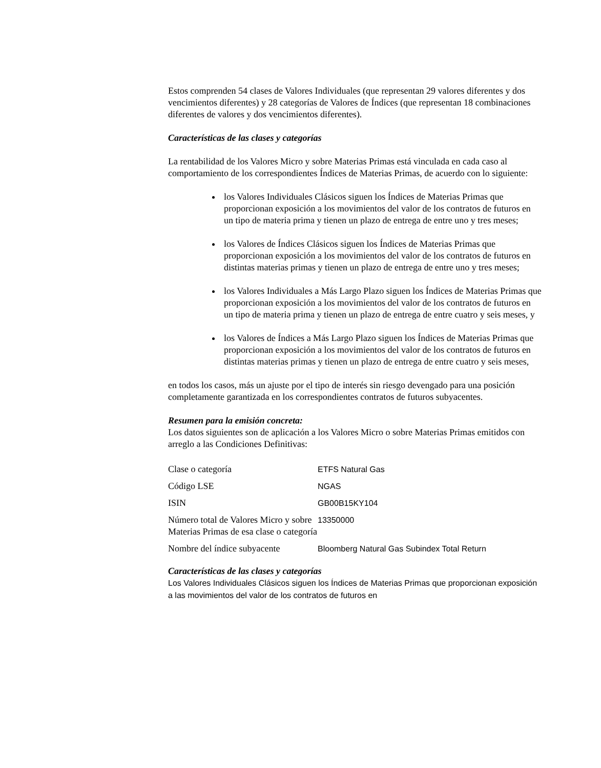Estos comprenden 54 clases de Valores Individuales (que representan 29 valores diferentes y dos vencimientos diferentes) y 28 categorías de Valores de Índices (que representan 18 combinaciones diferentes de valores y dos vencimientos diferentes).
Características de las clases y categorías
La rentabilidad de los Valores Micro y sobre Materias Primas está vinculada en cada caso al comportamiento de los correspondientes Índices de Materias Primas, de acuerdo con lo siguiente:
los Valores Individuales Clásicos siguen los Índices de Materias Primas que proporcionan exposición a los movimientos del valor de los contratos de futuros en un tipo de materia prima y tienen un plazo de entrega de entre uno y tres meses;
los Valores de Índices Clásicos siguen los Índices de Materias Primas que proporcionan exposición a los movimientos del valor de los contratos de futuros en distintas materias primas y tienen un plazo de entrega de entre uno y tres meses;
los Valores Individuales a Más Largo Plazo siguen los Índices de Materias Primas que proporcionan exposición a los movimientos del valor de los contratos de futuros en un tipo de materia prima y tienen un plazo de entrega de entre cuatro y seis meses, y
los Valores de Índices a Más Largo Plazo siguen los Índices de Materias Primas que proporcionan exposición a los movimientos del valor de los contratos de futuros en distintas materias primas y tienen un plazo de entrega de entre cuatro y seis meses,
en todos los casos, más un ajuste por el tipo de interés sin riesgo devengado para una posición completamente garantizada en los correspondientes contratos de futuros subyacentes.
Resumen para la emisión concreta:
Los datos siguientes son de aplicación a los Valores Micro o sobre Materias Primas emitidos con arreglo a las Condiciones Definitivas:
| Clase o categoría | ETFS Natural Gas |
| Código LSE | NGAS |
| ISIN | GB00B15KY104 |
| Número total de Valores Micro y sobre Materias Primas de esa clase o categoría | 13350000 |
| Nombre del índice subyacente | Bloomberg Natural Gas Subindex Total Return |
Características de las clases y categorías
Los Valores Individuales Clásicos siguen los Índices de Materias Primas que proporcionan exposición a las movimientos del valor de los contratos de futuros en